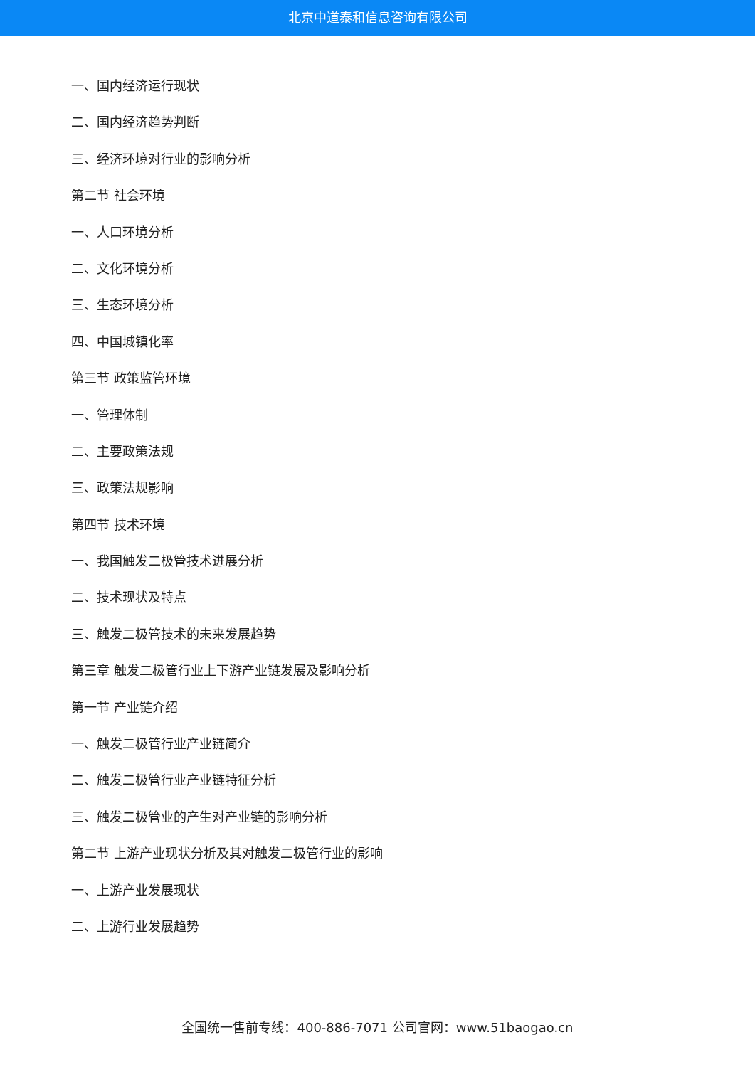北京中道泰和信息咨询有限公司
一、国内经济运行现状
二、国内经济趋势判断
三、经济环境对行业的影响分析
第二节 社会环境
一、人口环境分析
二、文化环境分析
三、生态环境分析
四、中国城镇化率
第三节 政策监管环境
一、管理体制
二、主要政策法规
三、政策法规影响
第四节 技术环境
一、我国触发二极管技术进展分析
二、技术现状及特点
三、触发二极管技术的未来发展趋势
第三章 触发二极管行业上下游产业链发展及影响分析
第一节 产业链介绍
一、触发二极管行业产业链简介
二、触发二极管行业产业链特征分析
三、触发二极管业的产生对产业链的影响分析
第二节 上游产业现状分析及其对触发二极管行业的影响
一、上游产业发展现状
二、上游行业发展趋势
全国统一售前专线：400-886-7071 公司官网：www.51baogao.cn